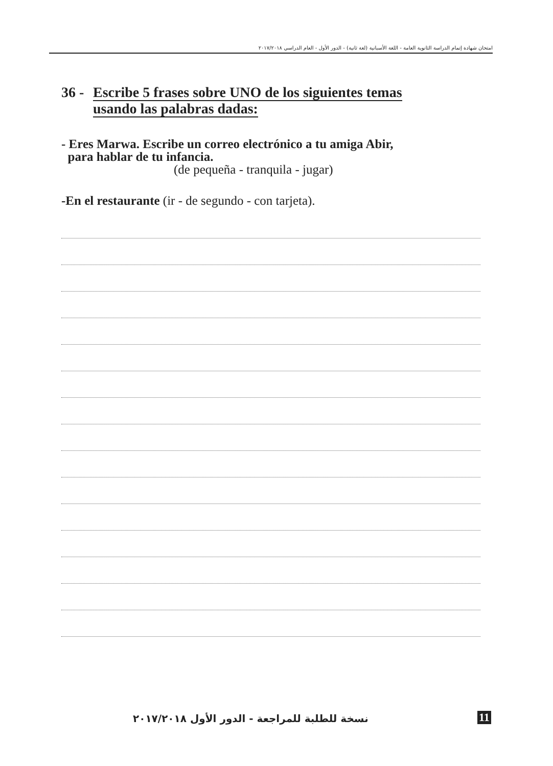امتحان شهادة إتمام الدراسة الثانوية العامة - اللغة الأسبانية (لغة ثانية) - الدور الأول - العام الدراسي ٢٠١٧/٢٠١٨
36 -
Escribe 5 frases sobre UNO de los siguientes temas
usando las palabras dadas:
- Eres Marwa. Escribe un correo electrónico a tu amiga Abir,
para hablar de tu infancia.
(de pequeña - tranquila - jugar)
-En el restaurante (ir - de segundo - con tarjeta).
نسخة للطلبة للمراجعة - الدور الأول ٢٠١٧/٢٠١٨
11